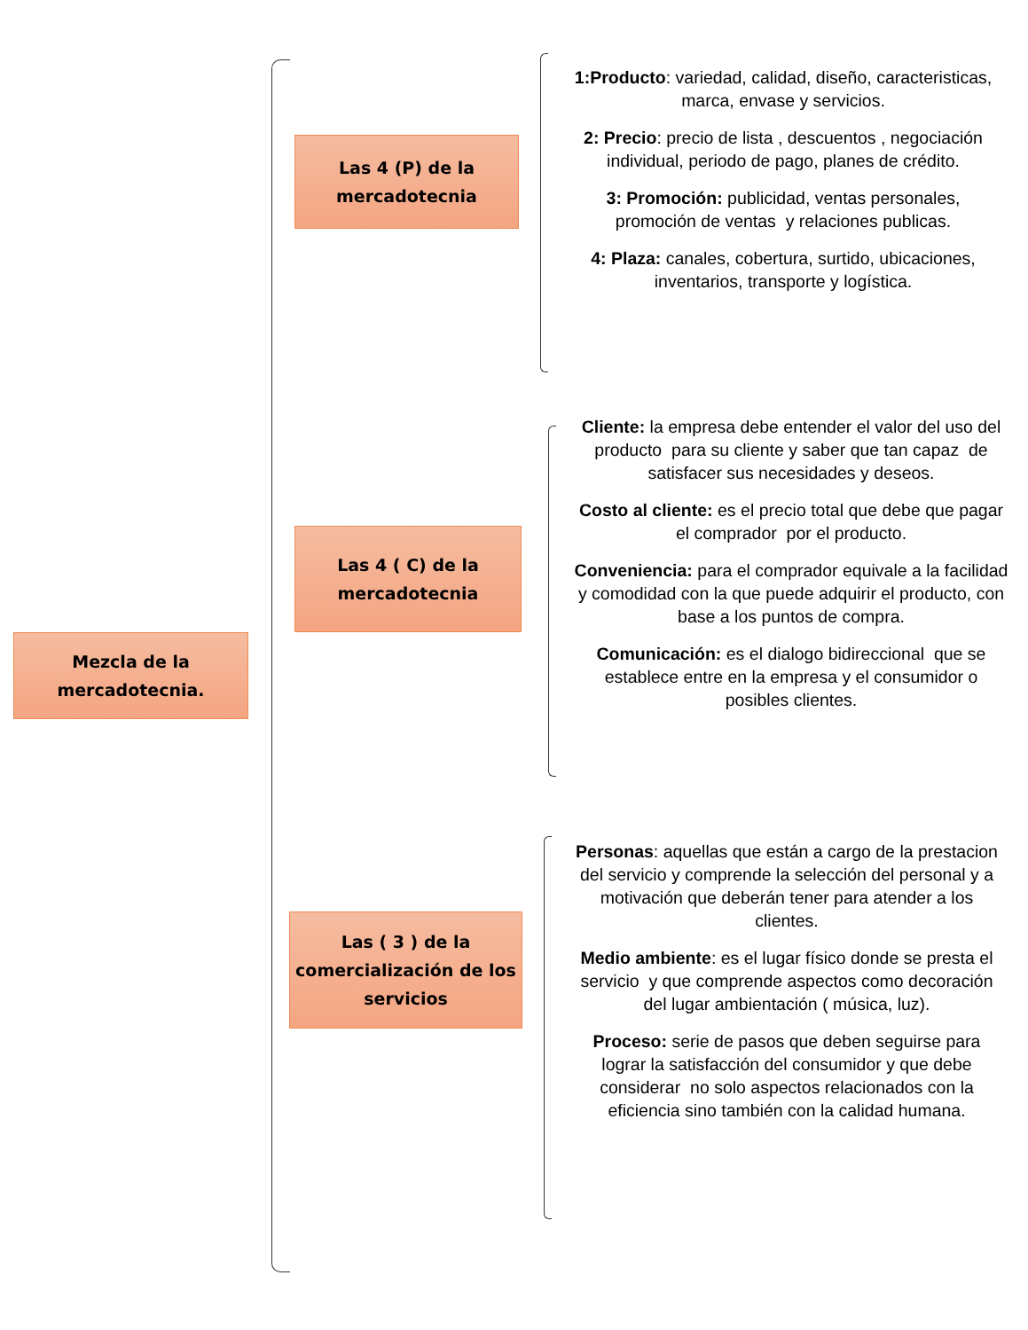Mezcla de la mercadotecnia.
Las 4 (P) de la mercadotecnia
1:Producto: variedad, calidad, diseño, caracteristicas, marca, envase y servicios.
2: Precio: precio de lista , descuentos , negociación individual, periodo de pago, planes de crédito.
3: Promoción: publicidad, ventas personales, promoción de ventas y relaciones publicas.
4: Plaza: canales, cobertura, surtido, ubicaciones, inventarios, transporte y logística.
Las 4 ( C) de la mercadotecnia
Cliente: la empresa debe entender el valor del uso del producto para su cliente y saber que tan capaz de satisfacer sus necesidades y deseos.
Costo al cliente: es el precio total que debe que pagar el comprador por el producto.
Conveniencia: para el comprador equivale a la facilidad y comodidad con la que puede adquirir el producto, con base a los puntos de compra.
Comunicación: es el dialogo bidireccional que se establece entre en la empresa y el consumidor o posibles clientes.
Las ( 3 ) de la comercialización de los servicios
Personas: aquellas que están a cargo de la prestacion del servicio y comprende la selección del personal y a motivación que deberán tener para atender a los clientes.
Medio ambiente: es el lugar físico donde se presta el servicio y que comprende aspectos como decoración del lugar ambientación ( música, luz).
Proceso: serie de pasos que deben seguirse para lograr la satisfacción del consumidor y que debe considerar no solo aspectos relacionados con la eficiencia sino también con la calidad humana.